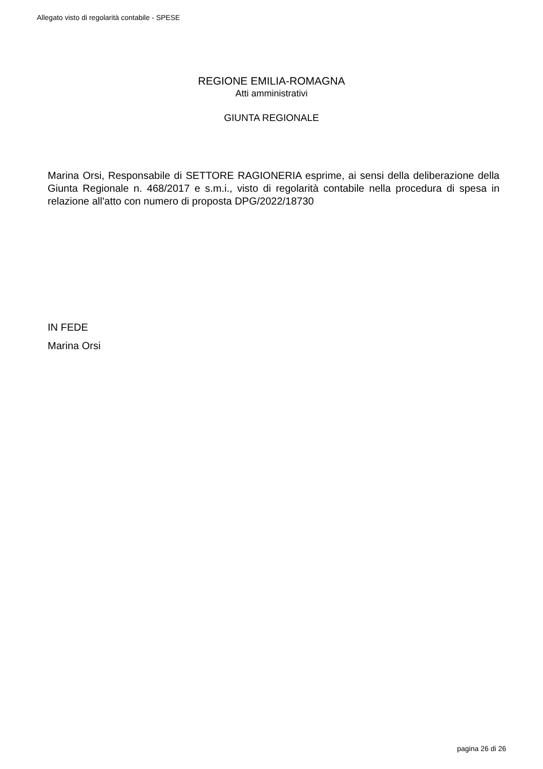Allegato visto di regolarità contabile - SPESE
REGIONE EMILIA-ROMAGNA
Atti amministrativi
GIUNTA REGIONALE
Marina Orsi, Responsabile di SETTORE RAGIONERIA esprime, ai sensi della deliberazione della Giunta Regionale n. 468/2017 e s.m.i., visto di regolarità contabile nella procedura di spesa in relazione all'atto con numero di proposta DPG/2022/18730
IN FEDE
Marina Orsi
pagina 26 di 26